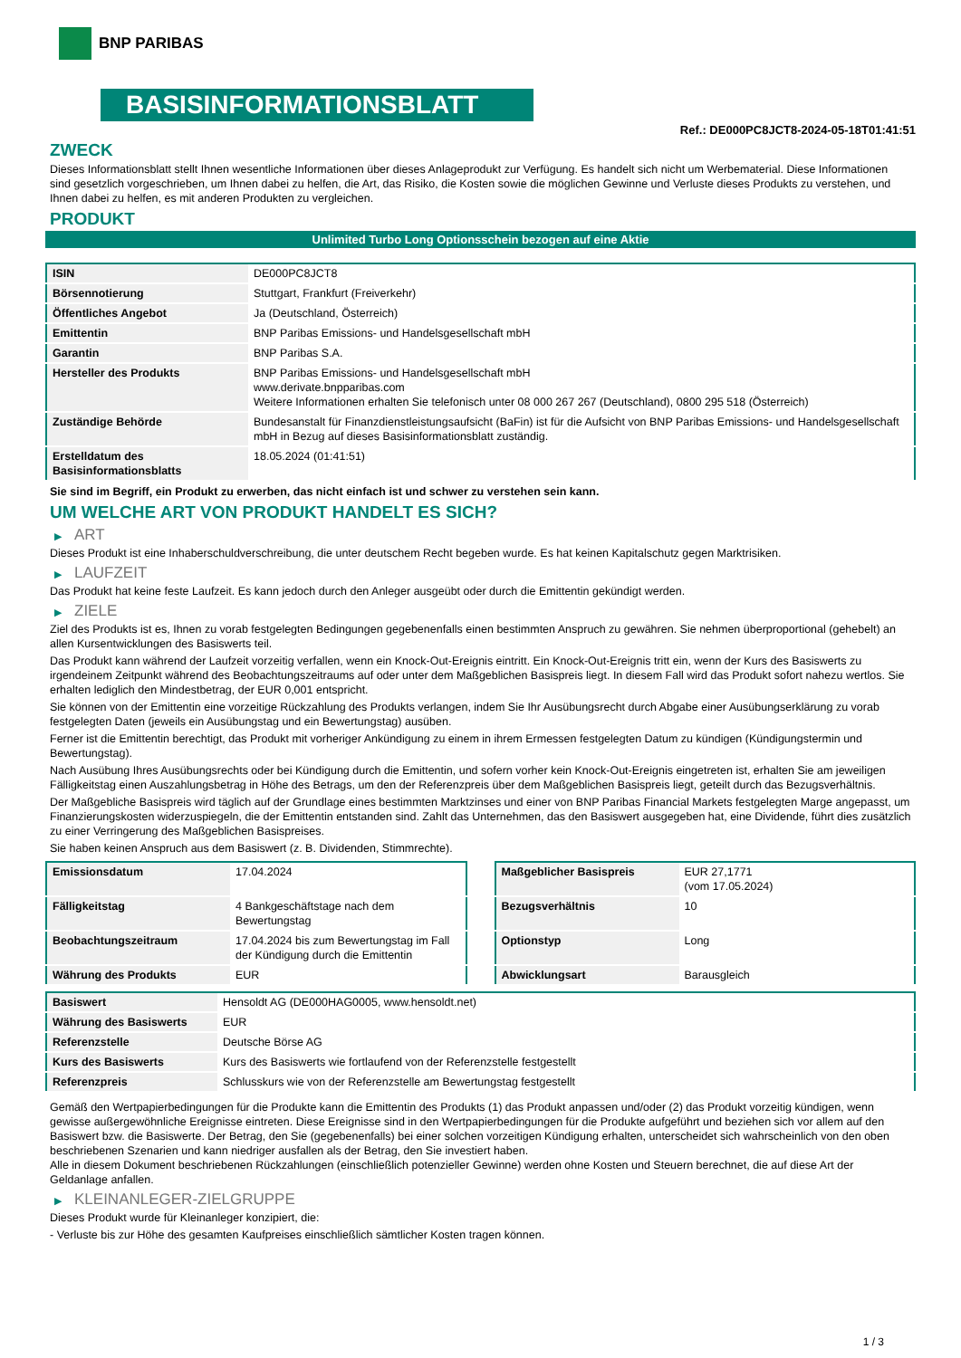BNP PARIBAS
BASISINFORMATIONSBLATT
Ref.: DE000PC8JCT8-2024-05-18T01:41:51
ZWECK
Dieses Informationsblatt stellt Ihnen wesentliche Informationen über dieses Anlageprodukt zur Verfügung. Es handelt sich nicht um Werbematerial. Diese Informationen sind gesetzlich vorgeschrieben, um Ihnen dabei zu helfen, die Art, das Risiko, die Kosten sowie die möglichen Gewinne und Verluste dieses Produkts zu verstehen, und Ihnen dabei zu helfen, es mit anderen Produkten zu vergleichen.
PRODUKT
Unlimited Turbo Long Optionsschein bezogen auf eine Aktie
| ISIN | DE000PC8JCT8 |
| Börsennotierung | Stuttgart, Frankfurt (Freiverkehr) |
| Öffentliches Angebot | Ja (Deutschland, Österreich) |
| Emittentin | BNP Paribas Emissions- und Handelsgesellschaft mbH |
| Garantin | BNP Paribas S.A. |
| Hersteller des Produkts | BNP Paribas Emissions- und Handelsgesellschaft mbH www.derivate.bnpparibas.com Weitere Informationen erhalten Sie telefonisch unter 08 000 267 267 (Deutschland), 0800 295 518 (Österreich) |
| Zuständige Behörde | Bundesanstalt für Finanzdienstleistungsaufsicht (BaFin) ist für die Aufsicht von BNP Paribas Emissions- und Handelsgesellschaft mbH in Bezug auf dieses Basisinformationsblatt zuständig. |
| Erstelldatum des Basisinformationsblatts | 18.05.2024 (01:41:51) |
Sie sind im Begriff, ein Produkt zu erwerben, das nicht einfach ist und schwer zu verstehen sein kann.
UM WELCHE ART VON PRODUKT HANDELT ES SICH?
▶ ART
Dieses Produkt ist eine Inhaberschuldverschreibung, die unter deutschem Recht begeben wurde. Es hat keinen Kapitalschutz gegen Marktrisiken.
▶ LAUFZEIT
Das Produkt hat keine feste Laufzeit. Es kann jedoch durch den Anleger ausgeübt oder durch die Emittentin gekündigt werden.
▶ ZIELE
Ziel des Produkts ist es, Ihnen zu vorab festgelegten Bedingungen gegebenenfalls einen bestimmten Anspruch zu gewähren. Sie nehmen überproportional (gehebelt) an allen Kursentwicklungen des Basiswerts teil.
Das Produkt kann während der Laufzeit vorzeitig verfallen, wenn ein Knock-Out-Ereignis eintritt. Ein Knock-Out-Ereignis tritt ein, wenn der Kurs des Basiswerts zu irgendeinem Zeitpunkt während des Beobachtungszeitraums auf oder unter dem Maßgeblichen Basispreis liegt. In diesem Fall wird das Produkt sofort nahezu wertlos. Sie erhalten lediglich den Mindestbetrag, der EUR 0,001 entspricht.
Sie können von der Emittentin eine vorzeitige Rückzahlung des Produkts verlangen, indem Sie Ihr Ausübungsrecht durch Abgabe einer Ausübungserklärung zu vorab festgelegten Daten (jeweils ein Ausübungstag und ein Bewertungstag) ausüben.
Ferner ist die Emittentin berechtigt, das Produkt mit vorheriger Ankündigung zu einem in ihrem Ermessen festgelegten Datum zu kündigen (Kündigungstermin und Bewertungstag).
Nach Ausübung Ihres Ausübungsrechts oder bei Kündigung durch die Emittentin, und sofern vorher kein Knock-Out-Ereignis eingetreten ist, erhalten Sie am jeweiligen Fälligkeitstag einen Auszahlungsbetrag in Höhe des Betrags, um den der Referenzpreis über dem Maßgeblichen Basispreis liegt, geteilt durch das Bezugsverhältnis.
Der Maßgebliche Basispreis wird täglich auf der Grundlage eines bestimmten Marktzinses und einer von BNP Paribas Financial Markets festgelegten Marge angepasst, um Finanzierungskosten widerzuspiegeln, die der Emittentin entstanden sind. Zahlt das Unternehmen, das den Basiswert ausgegeben hat, eine Dividende, führt dies zusätzlich zu einer Verringerung des Maßgeblichen Basispreises.
Sie haben keinen Anspruch aus dem Basiswert (z. B. Dividenden, Stimmrechte).
| Emissionsdatum | 17.04.2024 |
| Fälligkeitstag | 4 Bankgeschäftstage nach dem Bewertungstag |
| Beobachtungszeitraum | 17.04.2024 bis zum Bewertungstag im Fall der Kündigung durch die Emittentin |
| Währung des Produkts | EUR |
| Maßgeblicher Basispreis | EUR 27,1771 (vom 17.05.2024) |
| Bezugsverhältnis | 10 |
| Optionstyp | Long |
| Abwicklungsart | Barausgleich |
| Basiswert | Hensoldt AG (DE000HAG0005, www.hensoldt.net) |
| Währung des Basiswerts | EUR |
| Referenzstelle | Deutsche Börse AG |
| Kurs des Basiswerts | Kurs des Basiswerts wie fortlaufend von der Referenzstelle festgestellt |
| Referenzpreis | Schlusskurs wie von der Referenzstelle am Bewertungstag festgestellt |
Gemäß den Wertpapierbedingungen für die Produkte kann die Emittentin des Produkts (1) das Produkt anpassen und/oder (2) das Produkt vorzeitig kündigen, wenn gewisse außergewöhnliche Ereignisse eintreten. Diese Ereignisse sind in den Wertpapierbedingungen für die Produkte aufgeführt und beziehen sich vor allem auf den Basiswert bzw. die Basiswerte. Der Betrag, den Sie (gegebenenfalls) bei einer solchen vorzeitigen Kündigung erhalten, unterscheidet sich wahrscheinlich von den oben beschriebenen Szenarien und kann niedriger ausfallen als der Betrag, den Sie investiert haben.
Alle in diesem Dokument beschriebenen Rückzahlungen (einschließlich potenzieller Gewinne) werden ohne Kosten und Steuern berechnet, die auf diese Art der Geldanlage anfallen.
▶ KLEINANLEGER-ZIELGRUPPE
Dieses Produkt wurde für Kleinanleger konzipiert, die:
- Verluste bis zur Höhe des gesamten Kaufpreises einschließlich sämtlicher Kosten tragen können.
1 / 3